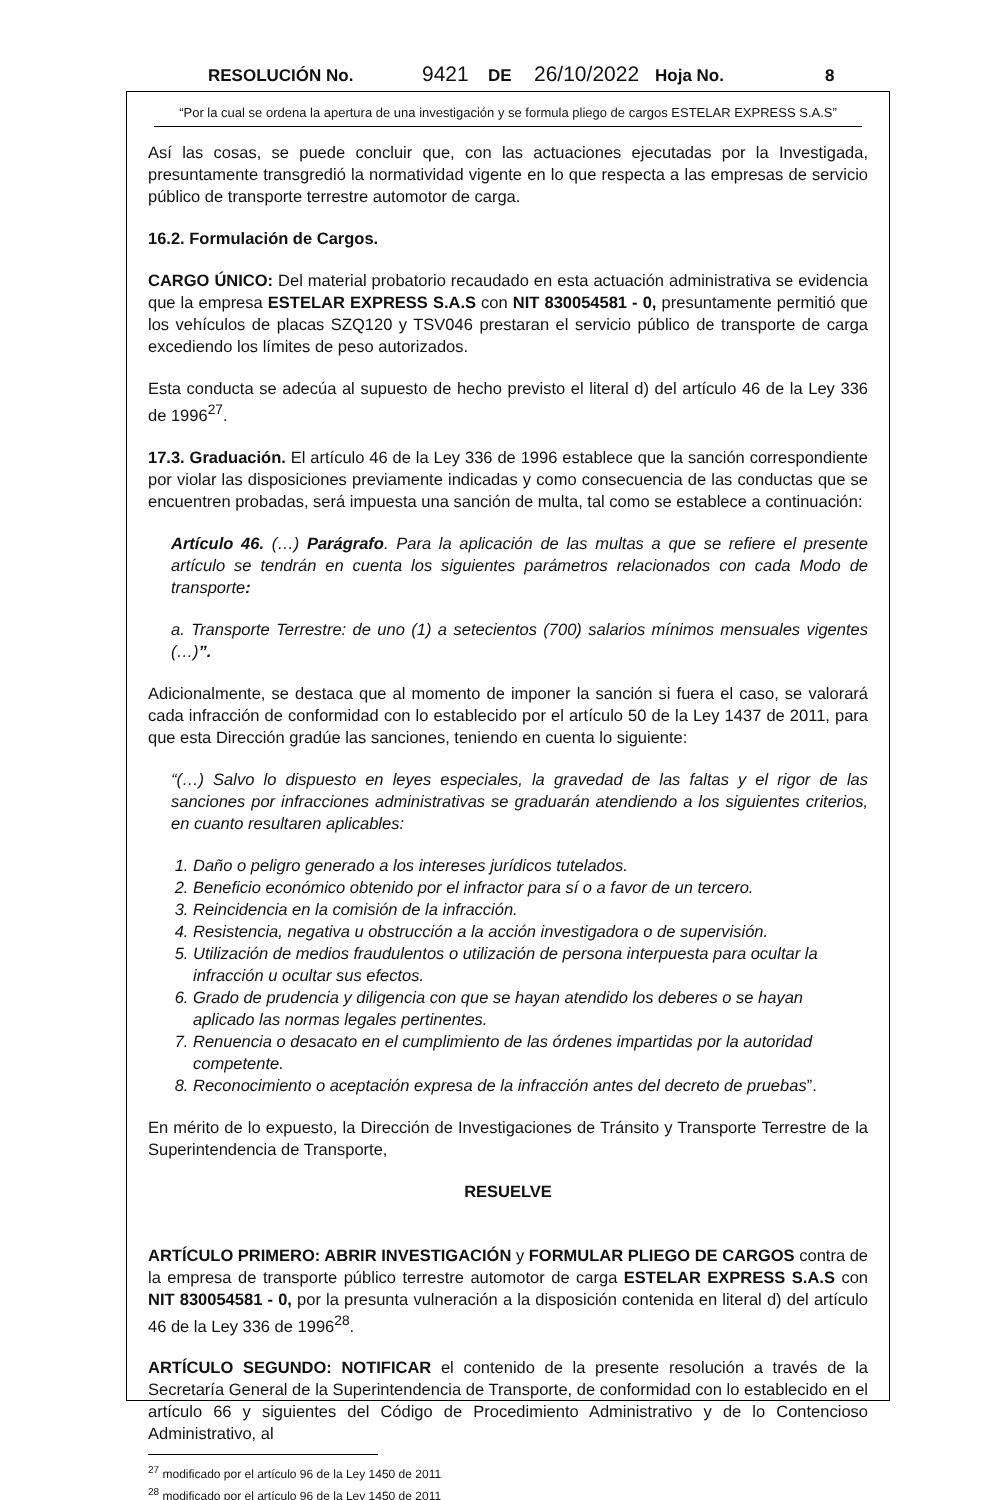RESOLUCIÓN No. 9421 DE 26/10/2022 Hoja No. 8
“Por la cual se ordena la apertura de una investigación y se formula pliego de cargos ESTELAR EXPRESS S.A.S”
Así las cosas, se puede concluir que, con las actuaciones ejecutadas por la Investigada, presuntamente transgredió la normatividad vigente en lo que respecta a las empresas de servicio público de transporte terrestre automotor de carga.
16.2. Formulación de Cargos.
CARGO ÚNICO: Del material probatorio recaudado en esta actuación administrativa se evidencia que la empresa ESTELAR EXPRESS S.A.S con NIT 830054581 - 0, presuntamente permitió que los vehículos de placas SZQ120 y TSV046 prestaran el servicio público de transporte de carga excediendo los límites de peso autorizados.
Esta conducta se adecúa al supuesto de hecho previsto el literal d) del artículo 46 de la Ley 336 de 1996<sup>27</sup>.
17.3. Graduación. El artículo 46 de la Ley 336 de 1996 establece que la sanción correspondiente por violar las disposiciones previamente indicadas y como consecuencia de las conductas que se encuentren probadas, será impuesta una sanción de multa, tal como se establece a continuación:
Artículo 46. (…) Parágrafo. Para la aplicación de las multas a que se refiere el presente artículo se tendrán en cuenta los siguientes parámetros relacionados con cada Modo de transporte:
a. Transporte Terrestre: de uno (1) a setecientos (700) salarios mínimos mensuales vigentes (…)”.
Adicionalmente, se destaca que al momento de imponer la sanción si fuera el caso, se valorará cada infracción de conformidad con lo establecido por el artículo 50 de la Ley 1437 de 2011, para que esta Dirección gradúe las sanciones, teniendo en cuenta lo siguiente:
“(…) Salvo lo dispuesto en leyes especiales, la gravedad de las faltas y el rigor de las sanciones por infracciones administrativas se graduarán atendiendo a los siguientes criterios, en cuanto resultaren aplicables:
1. Daño o peligro generado a los intereses jurídicos tutelados.
2. Beneficio económico obtenido por el infractor para sí o a favor de un tercero.
3. Reincidencia en la comisión de la infracción.
4. Resistencia, negativa u obstrucción a la acción investigadora o de supervisión.
5. Utilización de medios fraudulentos o utilización de persona interpuesta para ocultar la infracción u ocultar sus efectos.
6. Grado de prudencia y diligencia con que se hayan atendido los deberes o se hayan aplicado las normas legales pertinentes.
7. Renuencia o desacato en el cumplimiento de las órdenes impartidas por la autoridad competente.
8. Reconocimiento o aceptación expresa de la infracción antes del decreto de pruebas”.
En mérito de lo expuesto, la Dirección de Investigaciones de Tránsito y Transporte Terrestre de la Superintendencia de Transporte,
RESUELVE
ARTÍCULO PRIMERO: ABRIR INVESTIGACIÓN y FORMULAR PLIEGO DE CARGOS contra de la empresa de transporte público terrestre automotor de carga ESTELAR EXPRESS S.A.S con NIT 830054581 - 0, por la presunta vulneración a la disposición contenida en literal d) del artículo 46 de la Ley 336 de 1996<sup>28</sup>.
ARTÍCULO SEGUNDO: NOTIFICAR el contenido de la presente resolución a través de la Secretaría General de la Superintendencia de Transporte, de conformidad con lo establecido en el artículo 66 y siguientes del Código de Procedimiento Administrativo y de lo Contencioso Administrativo, al
<sup>27</sup> modificado por el artículo 96 de la Ley 1450 de 2011
<sup>28</sup> modificado por el artículo 96 de la Ley 1450 de 2011